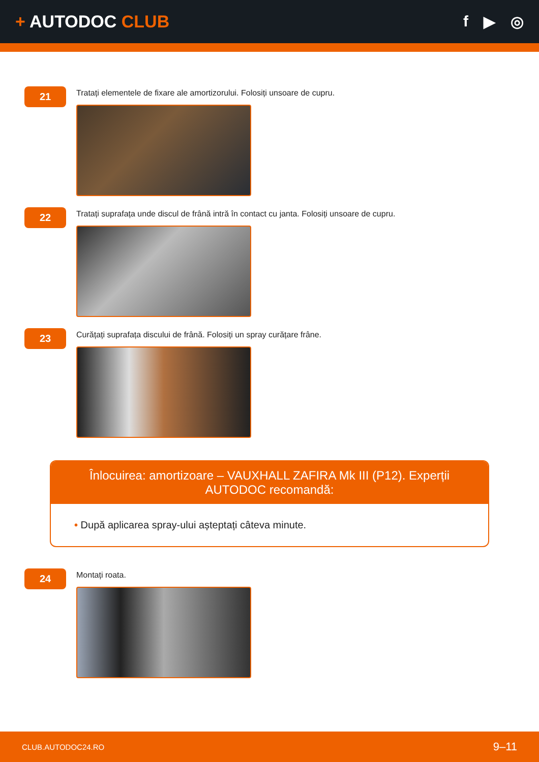+ AUTODOC CLUB f ▶ ◎
21
Tratați elementele de fixare ale amortizorului. Folosiți unsoare de cupru.
22
Tratați suprafața unde discul de frână intră în contact cu janta. Folosiți unsoare de cupru.
23
Curățați suprafața discului de frână. Folosiți un spray curățare frâne.
Înlocuirea: amortizoare – VAUXHALL ZAFIRA Mk III (P12). Experții AUTODOC recomandă:
• După aplicarea spray-ului așteptați câteva minute.
24
Montați roata.
CLUB.AUTODOC24.RO 9–11